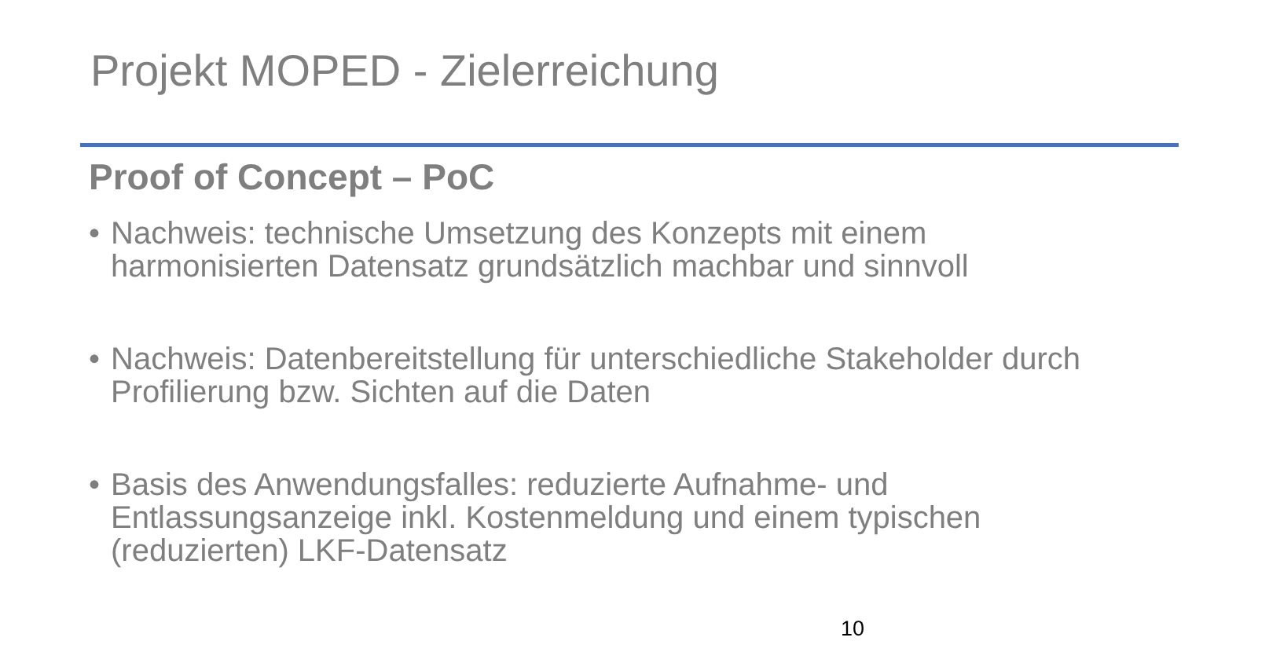Projekt MOPED - Zielerreichung
Proof of Concept – PoC
• Nachweis: technische Umsetzung des Konzepts mit einem harmonisierten Datensatz grundsätzlich machbar und sinnvoll
• Nachweis: Datenbereitstellung für unterschiedliche Stakeholder durch Profilierung bzw. Sichten auf die Daten
• Basis des Anwendungsfalles: reduzierte Aufnahme- und Entlassungsanzeige inkl. Kostenmeldung und einem typischen (reduzierten) LKF-Datensatz
10